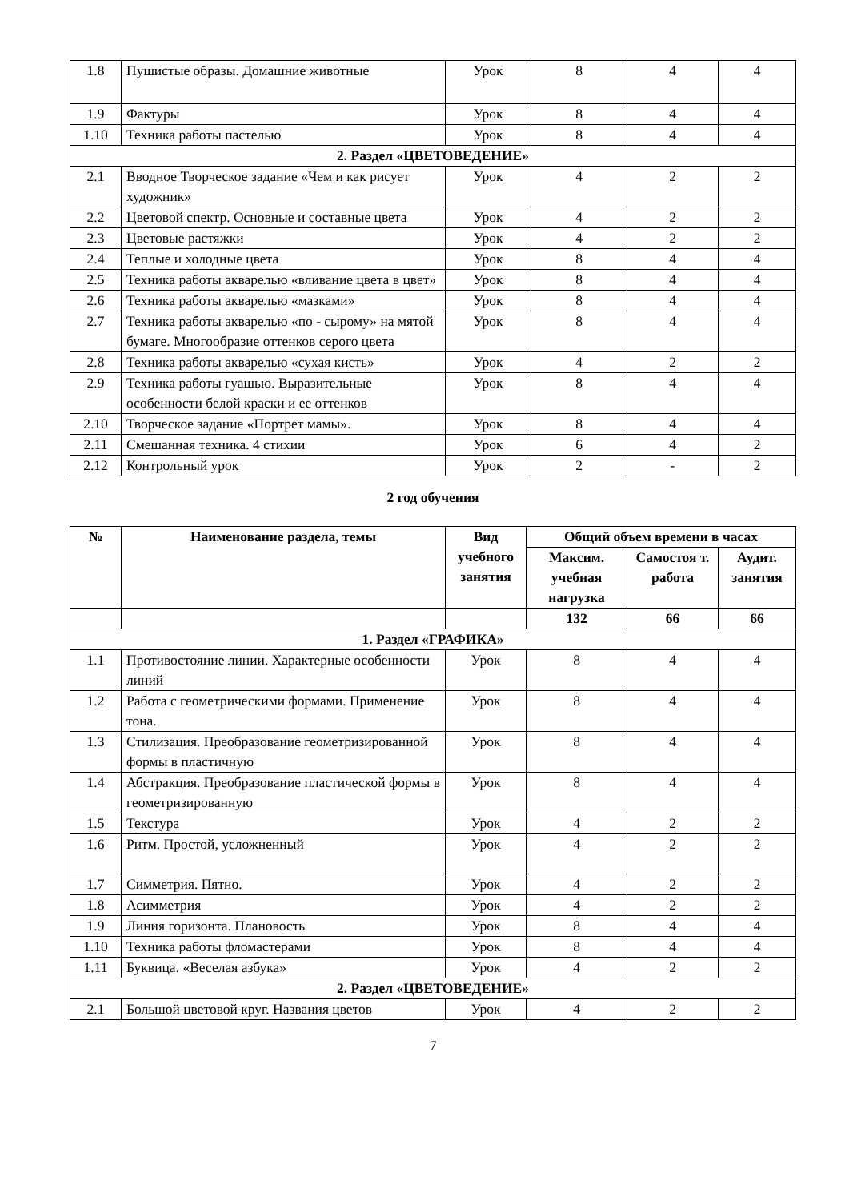| 1.8 | Пушистые образы. Домашние животные | Урок | 8 | 4 | 4 |
| 1.9 | Фактуры | Урок | 8 | 4 | 4 |
| 1.10 | Техника работы пастелью | Урок | 8 | 4 | 4 |
| 2. Раздел «ЦВЕТОВЕДЕНИЕ» | | | | | |
| 2.1 | Вводное Творческое задание «Чем и как рисует художник» | Урок | 4 | 2 | 2 |
| 2.2 | Цветовой спектр. Основные и составные цвета | Урок | 4 | 2 | 2 |
| 2.3 | Цветовые растяжки | Урок | 4 | 2 | 2 |
| 2.4 | Теплые и холодные цвета | Урок | 8 | 4 | 4 |
| 2.5 | Техника работы акварелью «вливание цвета в цвет» | Урок | 8 | 4 | 4 |
| 2.6 | Техника работы акварелью «мазками» | Урок | 8 | 4 | 4 |
| 2.7 | Техника работы акварелью «по - сырому» на мятой бумаге. Многообразие оттенков серого цвета | Урок | 8 | 4 | 4 |
| 2.8 | Техника работы акварелью «сухая кисть» | Урок | 4 | 2 | 2 |
| 2.9 | Техника работы гуашью. Выразительные особенности белой краски и ее оттенков | Урок | 8 | 4 | 4 |
| 2.10 | Творческое задание «Портрет мамы». | Урок | 8 | 4 | 4 |
| 2.11 | Смешанная техника. 4 стихии | Урок | 6 | 4 | 2 |
| 2.12 | Контрольный урок | Урок | 2 | - | 2 |
2 год обучения
| № | Наименование раздела, темы | Вид учебного занятия | Общий объем времени в часах | | |
| --- | --- | --- | --- | --- | --- |
| | | | Максим. учебная нагрузка | Самостоя т. работа | Аудит. занятия |
| | | | 132 | 66 | 66 |
| 1. Раздел «ГРАФИКА» | | | | | |
| 1.1 | Противостояние линии. Характерные особенности линий | Урок | 8 | 4 | 4 |
| 1.2 | Работа с геометрическими формами. Применение тона. | Урок | 8 | 4 | 4 |
| 1.3 | Стилизация. Преобразование геометризированной формы в пластичную | Урок | 8 | 4 | 4 |
| 1.4 | Абстракция. Преобразование пластической формы в геометризированную | Урок | 8 | 4 | 4 |
| 1.5 | Текстура | Урок | 4 | 2 | 2 |
| 1.6 | Ритм. Простой, усложненный | Урок | 4 | 2 | 2 |
| 1.7 | Симметрия. Пятно. | Урок | 4 | 2 | 2 |
| 1.8 | Асимметрия | Урок | 4 | 2 | 2 |
| 1.9 | Линия горизонта. Плановость | Урок | 8 | 4 | 4 |
| 1.10 | Техника работы фломастерами | Урок | 8 | 4 | 4 |
| 1.11 | Буквица. «Веселая азбука» | Урок | 4 | 2 | 2 |
| 2. Раздел «ЦВЕТОВЕДЕНИЕ» | | | | | |
| 2.1 | Большой цветовой круг. Названия цветов | Урок | 4 | 2 | 2 |
7